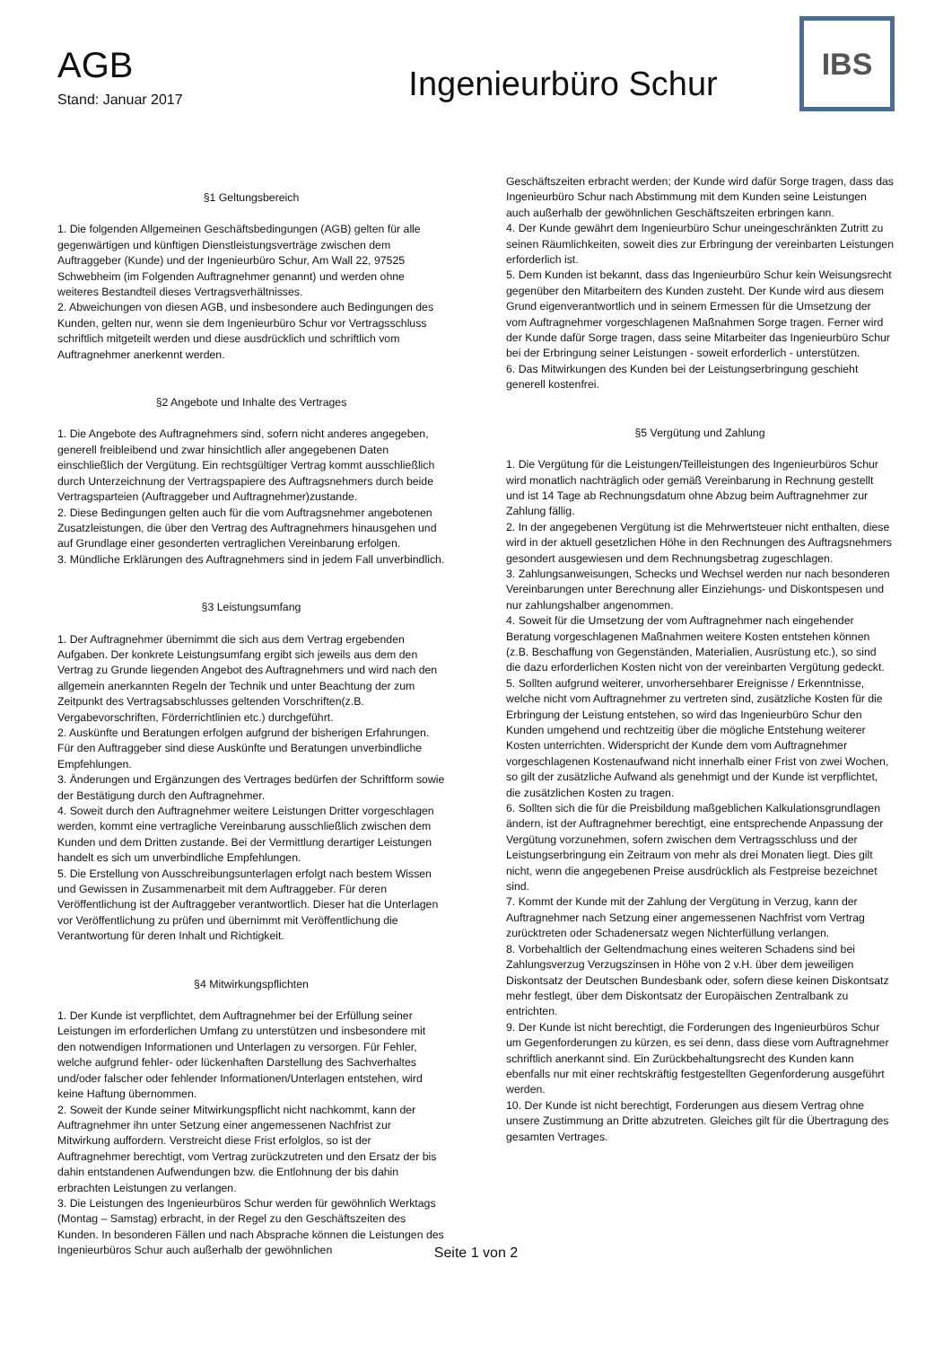AGB
Stand: Januar 2017
Ingenieurbüro Schur
IBS
§1 Geltungsbereich
1. Die folgenden Allgemeinen Geschäftsbedingungen (AGB) gelten für alle gegenwärtigen und künftigen Dienstleistungsverträge zwischen dem Auftraggeber (Kunde) und der Ingenieurbüro Schur, Am Wall 22, 97525 Schwebheim (im Folgenden Auftragnehmer genannt) und werden ohne weiteres Bestandteil dieses Vertragsverhältnisses.
2. Abweichungen von diesen AGB, und insbesondere auch Bedingungen des Kunden, gelten nur, wenn sie dem Ingenieurbüro Schur vor Vertragsschluss schriftlich mitgeteilt werden und diese ausdrücklich und schriftlich vom Auftragnehmer anerkennt werden.
§2 Angebote und Inhalte des Vertrages
1. Die Angebote des Auftragnehmers sind, sofern nicht anderes angegeben, generell freibleibend und zwar hinsichtlich aller angegebenen Daten einschließlich der Vergütung. Ein rechtsgültiger Vertrag kommt ausschließlich durch Unterzeichnung der Vertragspapiere des Auftragsnehmers durch beide Vertragsparteien (Auftraggeber und Auftragnehmer)zustande.
2. Diese Bedingungen gelten auch für die vom Auftragsnehmer angebotenen Zusatzleistungen, die über den Vertrag des Auftragnehmers hinausgehen und auf Grundlage einer gesonderten vertraglichen Vereinbarung erfolgen.
3. Mündliche Erklärungen des Auftragnehmers sind in jedem Fall unverbindlich.
§3 Leistungsumfang
1. Der Auftragnehmer übernimmt die sich aus dem Vertrag ergebenden Aufgaben. Der konkrete Leistungsumfang ergibt sich jeweils aus dem den Vertrag zu Grunde liegenden Angebot des Auftragnehmers und wird nach den allgemein anerkannten Regeln der Technik und unter Beachtung der zum Zeitpunkt des Vertragsabschlusses geltenden Vorschriften(z.B. Vergabevorschriften, Förderrichtlinien etc.) durchgeführt.
2. Auskünfte und Beratungen erfolgen aufgrund der bisherigen Erfahrungen. Für den Auftraggeber sind diese Auskünfte und Beratungen unverbindliche Empfehlungen.
3. Änderungen und Ergänzungen des Vertrages bedürfen der Schriftform sowie der Bestätigung durch den Auftragnehmer.
4. Soweit durch den Auftragnehmer weitere Leistungen Dritter vorgeschlagen werden, kommt eine vertragliche Vereinbarung ausschließlich zwischen dem Kunden und dem Dritten zustande. Bei der Vermittlung derartiger Leistungen handelt es sich um unverbindliche Empfehlungen.
5. Die Erstellung von Ausschreibungsunterlagen erfolgt nach bestem Wissen und Gewissen in Zusammenarbeit mit dem Auftraggeber. Für deren Veröffentlichung ist der Auftraggeber verantwortlich. Dieser hat die Unterlagen vor Veröffentlichung zu prüfen und übernimmt mit Veröffentlichung die Verantwortung für deren Inhalt und Richtigkeit.
§4 Mitwirkungspflichten
1. Der Kunde ist verpflichtet, dem Auftragnehmer bei der Erfüllung seiner Leistungen im erforderlichen Umfang zu unterstützen und insbesondere mit den notwendigen Informationen und Unterlagen zu versorgen. Für Fehler, welche aufgrund fehler- oder lückenhaften Darstellung des Sachverhaltes und/oder falscher oder fehlender Informationen/Unterlagen entstehen, wird keine Haftung übernommen.
2. Soweit der Kunde seiner Mitwirkungspflicht nicht nachkommt, kann der Auftragnehmer ihn unter Setzung einer angemessenen Nachfrist zur Mitwirkung auffordern. Verstreicht diese Frist erfolglos, so ist der Auftragnehmer berechtigt, vom Vertrag zurückzutreten und den Ersatz der bis dahin entstandenen Aufwendungen bzw. die Entlohnung der bis dahin erbrachten Leistungen zu verlangen.
3. Die Leistungen des Ingenieurbüros Schur werden für gewöhnlich Werktags (Montag – Samstag) erbracht, in der Regel zu den Geschäftszeiten des Kunden. In besonderen Fällen und nach Absprache können die Leistungen des Ingenieurbüros Schur auch außerhalb der gewöhnlichen
Geschäftszeiten erbracht werden; der Kunde wird dafür Sorge tragen, dass das Ingenieurbüro Schur nach Abstimmung mit dem Kunden seine Leistungen auch außerhalb der gewöhnlichen Geschäftszeiten erbringen kann.
4. Der Kunde gewährt dem Ingenieurbüro Schur uneingeschränkten Zutritt zu seinen Räumlichkeiten, soweit dies zur Erbringung der vereinbarten Leistungen erforderlich ist.
5. Dem Kunden ist bekannt, dass das Ingenieurbüro Schur kein Weisungsrecht gegenüber den Mitarbeitern des Kunden zusteht. Der Kunde wird aus diesem Grund eigenverantwortlich und in seinem Ermessen für die Umsetzung der vom Auftragnehmer vorgeschlagenen Maßnahmen Sorge tragen. Ferner wird der Kunde dafür Sorge tragen, dass seine Mitarbeiter das Ingenieurbüro Schur bei der Erbringung seiner Leistungen - soweit erforderlich - unterstützen.
6. Das Mitwirkungen des Kunden bei der Leistungserbringung geschieht generell kostenfrei.
§5 Vergütung und Zahlung
1. Die Vergütung für die Leistungen/Teilleistungen des Ingenieurbüros Schur wird monatlich nachträglich oder gemäß Vereinbarung in Rechnung gestellt und ist 14 Tage ab Rechnungsdatum ohne Abzug beim Auftragnehmer zur Zahlung fällig.
2. In der angegebenen Vergütung ist die Mehrwertsteuer nicht enthalten, diese wird in der aktuell gesetzlichen Höhe in den Rechnungen des Auftragsnehmers gesondert ausgewiesen und dem Rechnungsbetrag zugeschlagen.
3. Zahlungsanweisungen, Schecks und Wechsel werden nur nach besonderen Vereinbarungen unter Berechnung aller Einziehungs- und Diskontspesen und nur zahlungshalber angenommen.
4. Soweit für die Umsetzung der vom Auftragnehmer nach eingehender Beratung vorgeschlagenen Maßnahmen weitere Kosten entstehen können (z.B. Beschaffung von Gegenständen, Materialien, Ausrüstung etc.), so sind die dazu erforderlichen Kosten nicht von der vereinbarten Vergütung gedeckt.
5. Sollten aufgrund weiterer, unvorhersehbarer Ereignisse / Erkenntnisse, welche nicht vom Auftragnehmer zu vertreten sind, zusätzliche Kosten für die Erbringung der Leistung entstehen, so wird das Ingenieurbüro Schur den Kunden umgehend und rechtzeitig über die mögliche Entstehung weiterer Kosten unterrichten. Widerspricht der Kunde dem vom Auftragnehmer vorgeschlagenen Kostenaufwand nicht innerhalb einer Frist von zwei Wochen, so gilt der zusätzliche Aufwand als genehmigt und der Kunde ist verpflichtet, die zusätzlichen Kosten zu tragen.
6. Sollten sich die für die Preisbildung maßgeblichen Kalkulationsgrundlagen ändern, ist der Auftragnehmer berechtigt, eine entsprechende Anpassung der Vergütung vorzunehmen, sofern zwischen dem Vertragsschluss und der Leistungserbringung ein Zeitraum von mehr als drei Monaten liegt. Dies gilt nicht, wenn die angegebenen Preise ausdrücklich als Festpreise bezeichnet sind.
7. Kommt der Kunde mit der Zahlung der Vergütung in Verzug, kann der Auftragnehmer nach Setzung einer angemessenen Nachfrist vom Vertrag zurücktreten oder Schadenersatz wegen Nichterfüllung verlangen.
8. Vorbehaltlich der Geltendmachung eines weiteren Schadens sind bei Zahlungsverzug Verzugszinsen in Höhe von 2 v.H. über dem jeweiligen Diskontsatz der Deutschen Bundesbank oder, sofern diese keinen Diskontsatz mehr festlegt, über dem Diskontsatz der Europäischen Zentralbank zu entrichten.
9. Der Kunde ist nicht berechtigt, die Forderungen des Ingenieurbüros Schur um Gegenforderungen zu kürzen, es sei denn, dass diese vom Auftragnehmer schriftlich anerkannt sind. Ein Zurückbehaltungsrecht des Kunden kann ebenfalls nur mit einer rechtskräftig festgestellten Gegenforderung ausgeführt werden.
10. Der Kunde ist nicht berechtigt, Forderungen aus diesem Vertrag ohne unsere Zustimmung an Dritte abzutreten. Gleiches gilt für die Übertragung des gesamten Vertrages.
Seite 1 von 2